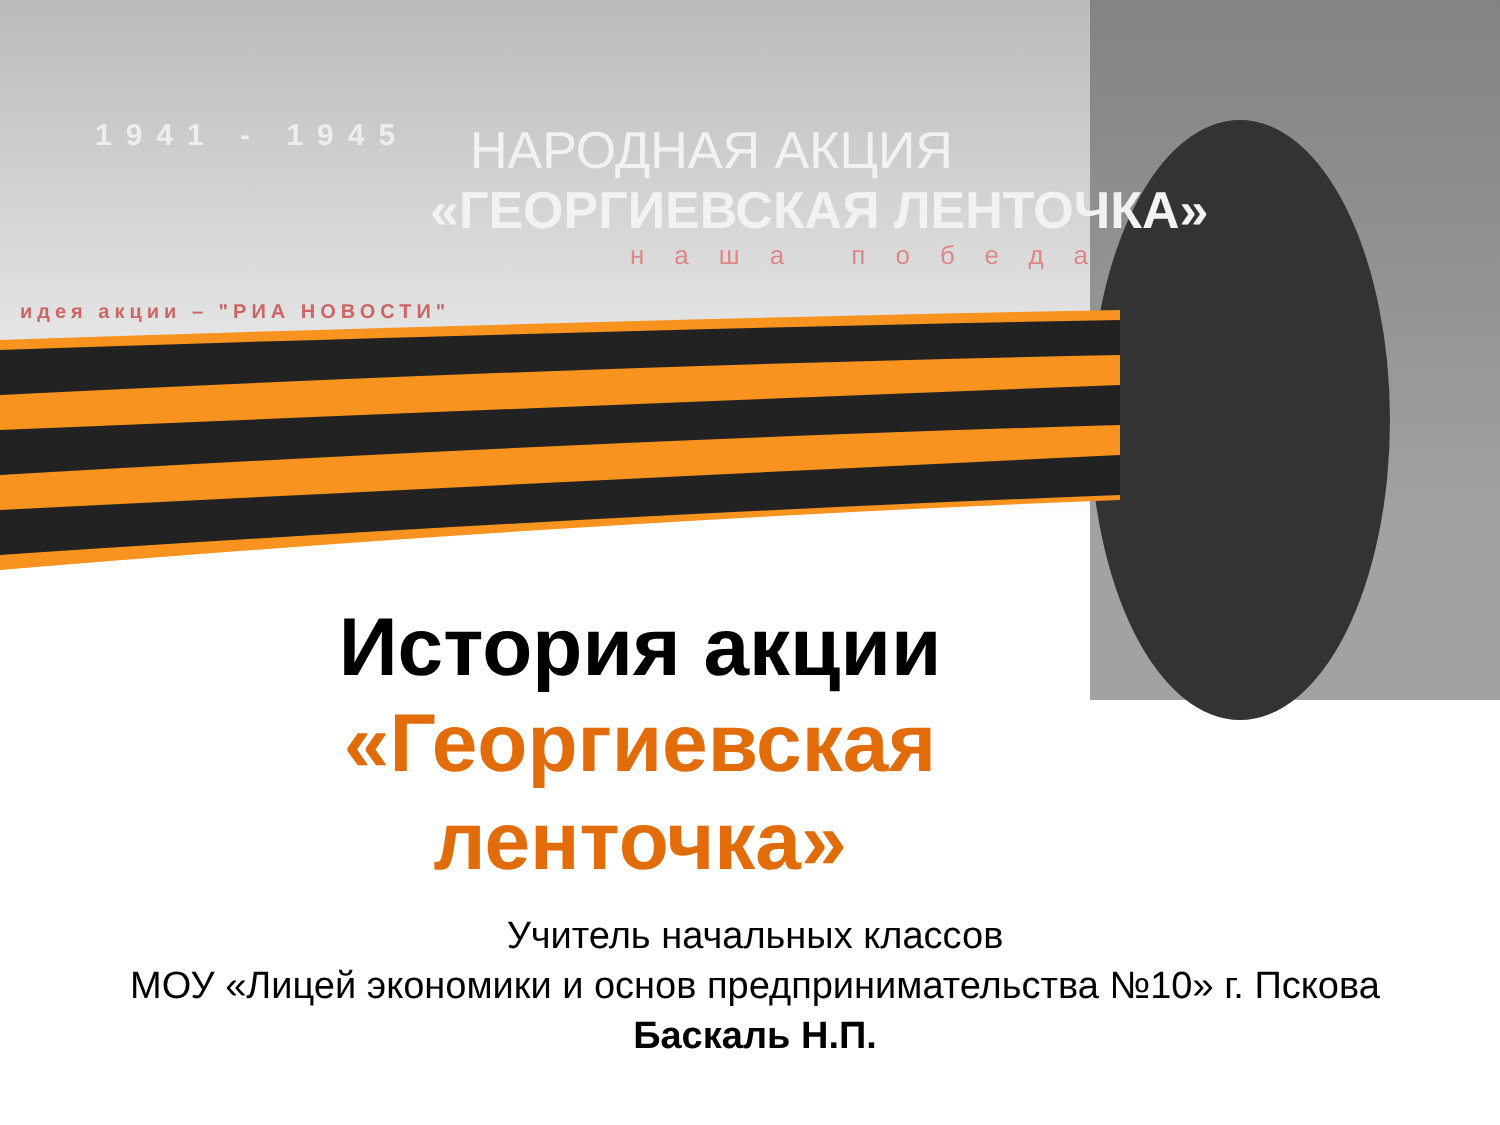1941 - 1945
идея акции – "РИА НОВОСТИ"
НАРОДНАЯ АКЦИЯ
«ГЕОРГИЕВСКАЯ ЛЕНТОЧКА»
наша победа
История акции
«Георгиевская ленточка»
Учитель начальных классов
МОУ «Лицей экономики и основ предпринимательства №10» г. Пскова
Баскаль Н.П.